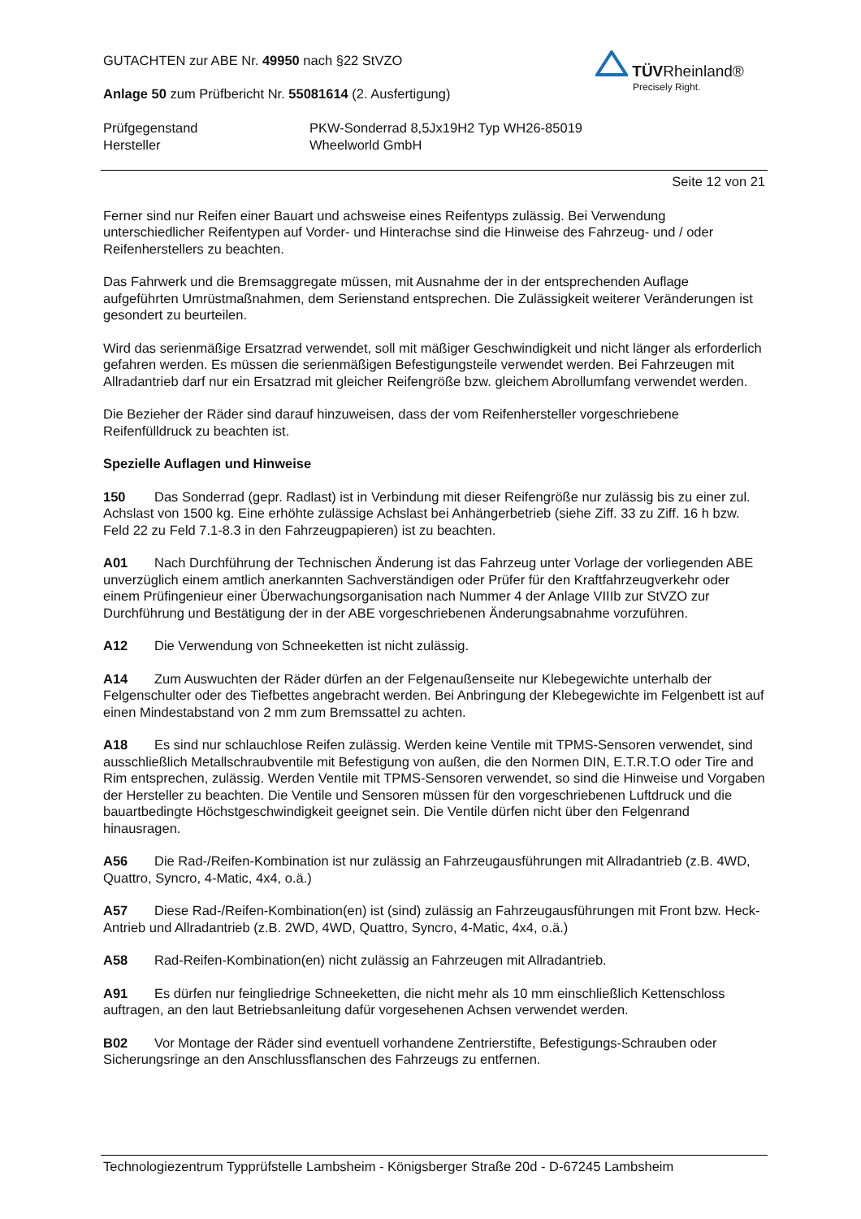GUTACHTEN zur ABE Nr. 49950 nach §22 StVZO
Anlage 50 zum Prüfbericht Nr. 55081614 (2. Ausfertigung)
Prüfgegenstand PKW-Sonderrad 8,5Jx19H2 Typ WH26-85019
Hersteller Wheelworld GmbH
TÜVRheinland®
Precisely Right.
Seite 12 von 21
Ferner sind nur Reifen einer Bauart und achsweise eines Reifentyps zulässig. Bei Verwendung unterschiedlicher Reifentypen auf Vorder- und Hinterachse sind die Hinweise des Fahrzeug- und / oder Reifenherstellers zu beachten.
Das Fahrwerk und die Bremsaggregate müssen, mit Ausnahme der in der entsprechenden Auflage aufgeführten Umrüstmaßnahmen, dem Serienstand entsprechen. Die Zulässigkeit weiterer Veränderungen ist gesondert zu beurteilen.
Wird das serienmäßige Ersatzrad verwendet, soll mit mäßiger Geschwindigkeit und nicht länger als erforderlich gefahren werden. Es müssen die serienmäßigen Befestigungsteile verwendet werden. Bei Fahrzeugen mit Allradantrieb darf nur ein Ersatzrad mit gleicher Reifengröße bzw. gleichem Abrollumfang verwendet werden.
Die Bezieher der Räder sind darauf hinzuweisen, dass der vom Reifenhersteller vorgeschriebene Reifenfülldruck zu beachten ist.
Spezielle Auflagen und Hinweise
150 Das Sonderrad (gepr. Radlast) ist in Verbindung mit dieser Reifengröße nur zulässig bis zu einer zul. Achslast von 1500 kg. Eine erhöhte zulässige Achslast bei Anhängerbetrieb (siehe Ziff. 33 zu Ziff. 16 h bzw. Feld 22 zu Feld 7.1-8.3 in den Fahrzeugpapieren) ist zu beachten.
A01 Nach Durchführung der Technischen Änderung ist das Fahrzeug unter Vorlage der vorliegenden ABE unverzüglich einem amtlich anerkannten Sachverständigen oder Prüfer für den Kraftfahrzeugverkehr oder einem Prüfingenieur einer Überwachungsorganisation nach Nummer 4 der Anlage VIIIb zur StVZO zur Durchführung und Bestätigung der in der ABE vorgeschriebenen Änderungsabnahme vorzuführen.
A12 Die Verwendung von Schneeketten ist nicht zulässig.
A14 Zum Auswuchten der Räder dürfen an der Felgenaußenseite nur Klebegewichte unterhalb der Felgenschulter oder des Tiefbettes angebracht werden. Bei Anbringung der Klebegewichte im Felgenbett ist auf einen Mindestabstand von 2 mm zum Bremssattel zu achten.
A18 Es sind nur schlauchlose Reifen zulässig. Werden keine Ventile mit TPMS-Sensoren verwendet, sind ausschließlich Metallschraubventile mit Befestigung von außen, die den Normen DIN, E.T.R.T.O oder Tire and Rim entsprechen, zulässig. Werden Ventile mit TPMS-Sensoren verwendet, so sind die Hinweise und Vorgaben der Hersteller zu beachten. Die Ventile und Sensoren müssen für den vorgeschriebenen Luftdruck und die bauartbedingte Höchstgeschwindigkeit geeignet sein. Die Ventile dürfen nicht über den Felgenrand hinausragen.
A56 Die Rad-/Reifen-Kombination ist nur zulässig an Fahrzeugausführungen mit Allradantrieb (z.B. 4WD, Quattro, Syncro, 4-Matic, 4x4, o.ä.)
A57 Diese Rad-/Reifen-Kombination(en) ist (sind) zulässig an Fahrzeugausführungen mit Front bzw. Heck-Antrieb und Allradantrieb (z.B. 2WD, 4WD, Quattro, Syncro, 4-Matic, 4x4, o.ä.)
A58 Rad-Reifen-Kombination(en) nicht zulässig an Fahrzeugen mit Allradantrieb.
A91 Es dürfen nur feingliedrige Schneeketten, die nicht mehr als 10 mm einschließlich Kettenschloss auftragen, an den laut Betriebsanleitung dafür vorgesehenen Achsen verwendet werden.
B02 Vor Montage der Räder sind eventuell vorhandene Zentrierstifte, Befestigungs-Schrauben oder Sicherungsringe an den Anschlussflanschen des Fahrzeugs zu entfernen.
Technologiezentrum Typprüfstelle Lambsheim - Königsberger Straße 20d - D-67245 Lambsheim